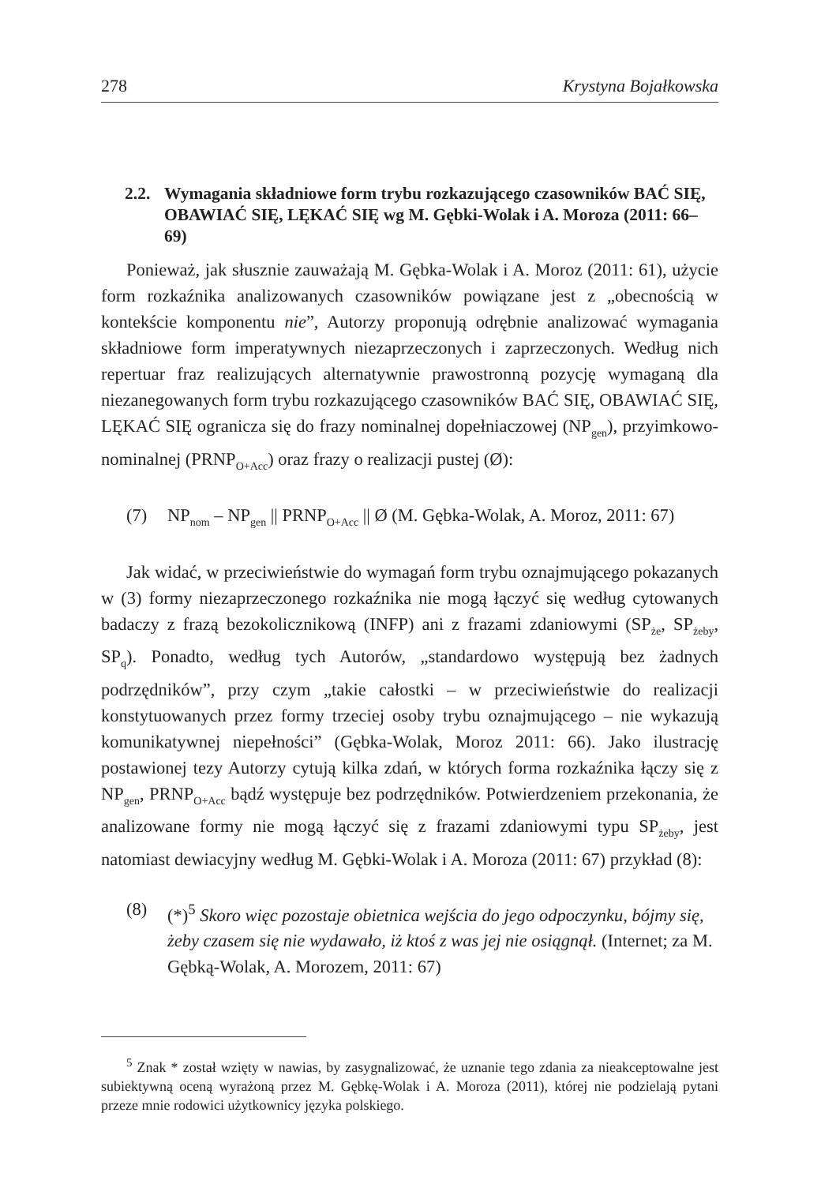278 Krystyna Bojałkowska
2.2. Wymagania składniowe form trybu rozkazującego czasowników BAĆ SIĘ, OBAWIAĆ SIĘ, LĘKAĆ SIĘ wg M. Gębki-Wolak i A. Moroza (2011: 66–69)
Ponieważ, jak słusznie zauważają M. Gębka-Wolak i A. Moroz (2011: 61), użycie form rozkaźnika analizowanych czasowników powiązane jest z „obecnością w kontekście komponentu nie”, Autorzy proponują odrębnie analizować wymagania składniowe form imperatywnych niezaprzeczonych i zaprzeczonych. Według nich repertuar fraz realizujących alternatywnie prawostronną pozycję wymaganą dla niezanegowanych form trybu rozkazującego czasowników BAĆ SIĘ, OBAWIAĆ SIĘ, LĘKAĆ SIĘ ogranicza się do frazy nominalnej dopełniaczowej (NP<sub>gen</sub>), przyimkowo-nominalnej (PRNP<sub>O+Acc</sub>) oraz frazy o realizacji pustej (Ø):
(7) NP<sub>nom</sub> – NP<sub>gen</sub> || PRNP<sub>O+Acc</sub> || Ø (M. Gębka-Wolak, A. Moroz, 2011: 67)
Jak widać, w przeciwieństwie do wymagań form trybu oznajmującego pokazanych w (3) formy niezaprzeczonego rozkaźnika nie mogą łączyć się według cytowanych badaczy z frazą bezokolicznikową (INFP) ani z frazami zdaniowymi (SP<sub>że</sub>, SP<sub>żeby</sub>, SP<sub>q</sub>). Ponadto, według tych Autorów, „standardowo występują bez żadnych podrzędników”, przy czym „takie całostki – w przeciwieństwie do realizacji konstytuowanych przez formy trzeciej osoby trybu oznajmującego – nie wykazują komunikatywnej niepełności” (Gębka-Wolak, Moroz 2011: 66). Jako ilustrację postawionej tezy Autorzy cytują kilka zdań, w których forma rozkaźnika łączy się z NP<sub>gen</sub>, PRNP<sub>O+Acc</sub> bądź występuje bez podrzędników. Potwierdzeniem przekonania, że analizowane formy nie mogą łączyć się z frazami zdaniowymi typu SP<sub>żeby</sub>, jest natomiast dewiacyjny według M. Gębki-Wolak i A. Moroza (2011: 67) przykład (8):
(8) (*)<sup>5</sup> Skoro więc pozostaje obietnica wejścia do jego odpoczynku, bójmy się, żeby czasem się nie wydawało, iż ktoś z was jej nie osiągnął. (Internet; za M. Gębką-Wolak, A. Morozem, 2011: 67)
<sup>5</sup> Znak * został wzięty w nawias, by zasygnalizować, że uznanie tego zdania za nieakceptowalne jest subiektywną oceną wyrażoną przez M. Gębkę-Wolak i A. Moroza (2011), której nie podzielają pytani przeze mnie rodowici użytkownicy języka polskiego.